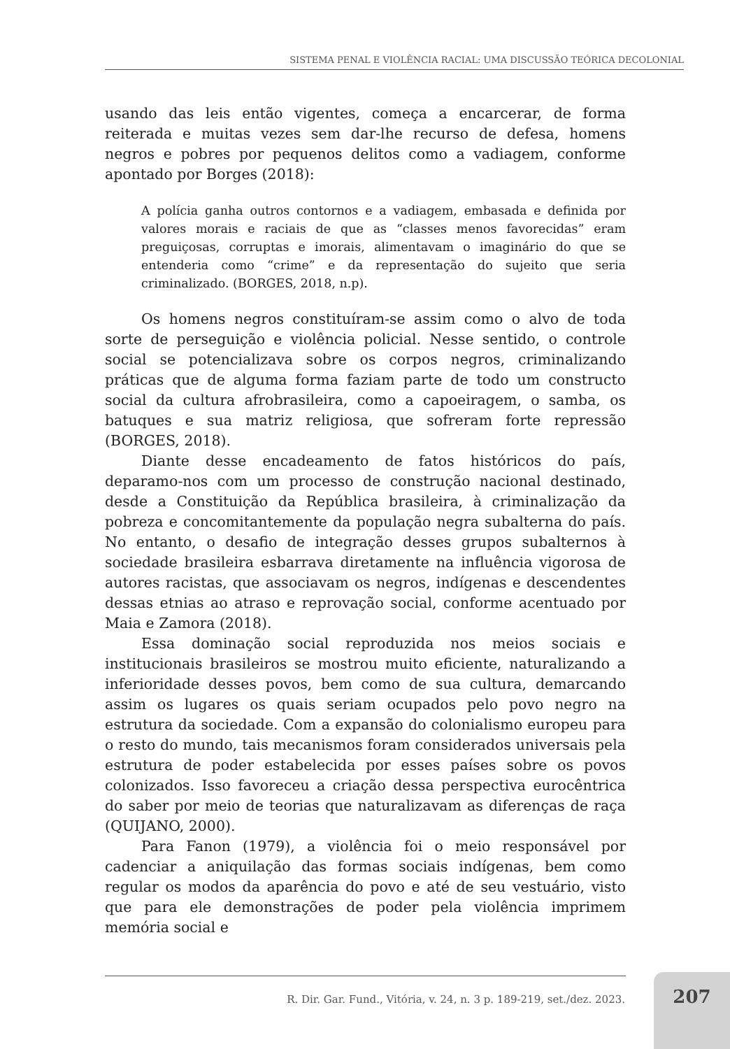SISTEMA PENAL E VIOLÊNCIA RACIAL: UMA DISCUSSÃO TEÓRICA DECOLONIAL
usando das leis então vigentes, começa a encarcerar, de forma reiterada e muitas vezes sem dar-lhe recurso de defesa, homens negros e pobres por pequenos delitos como a vadiagem, conforme apontado por Borges (2018):
A polícia ganha outros contornos e a vadiagem, embasada e definida por valores morais e raciais de que as “classes menos favorecidas” eram preguiçosas, corruptas e imorais, alimentavam o imaginário do que se entenderia como “crime” e da representação do sujeito que seria criminalizado. (BORGES, 2018, n.p).
Os homens negros constituíram-se assim como o alvo de toda sorte de perseguição e violência policial. Nesse sentido, o controle social se potencializava sobre os corpos negros, criminalizando práticas que de alguma forma faziam parte de todo um constructo social da cultura afrobrasileira, como a capoeiragem, o samba, os batuques e sua matriz religiosa, que sofreram forte repressão (BORGES, 2018).
Diante desse encadeamento de fatos históricos do país, deparamo-nos com um processo de construção nacional destinado, desde a Constituição da República brasileira, à criminalização da pobreza e concomitantemente da população negra subalterna do país. No entanto, o desafio de integração desses grupos subalternos à sociedade brasileira esbarrava diretamente na influência vigorosa de autores racistas, que associavam os negros, indígenas e descendentes dessas etnias ao atraso e reprovação social, conforme acentuado por Maia e Zamora (2018).
Essa dominação social reproduzida nos meios sociais e institucionais brasileiros se mostrou muito eficiente, naturalizando a inferioridade desses povos, bem como de sua cultura, demarcando assim os lugares os quais seriam ocupados pelo povo negro na estrutura da sociedade. Com a expansão do colonialismo europeu para o resto do mundo, tais mecanismos foram considerados universais pela estrutura de poder estabelecida por esses países sobre os povos colonizados. Isso favoreceu a criação dessa perspectiva eurocêntrica do saber por meio de teorias que naturalizavam as diferenças de raça (QUIJANO, 2000).
Para Fanon (1979), a violência foi o meio responsável por cadenciar a aniquilação das formas sociais indígenas, bem como regular os modos da aparência do povo e até de seu vestuário, visto que para ele demonstrações de poder pela violência imprimem memória social e
R. Dir. Gar. Fund., Vitória, v. 24, n. 3 p. 189-219, set./dez. 2023.
207